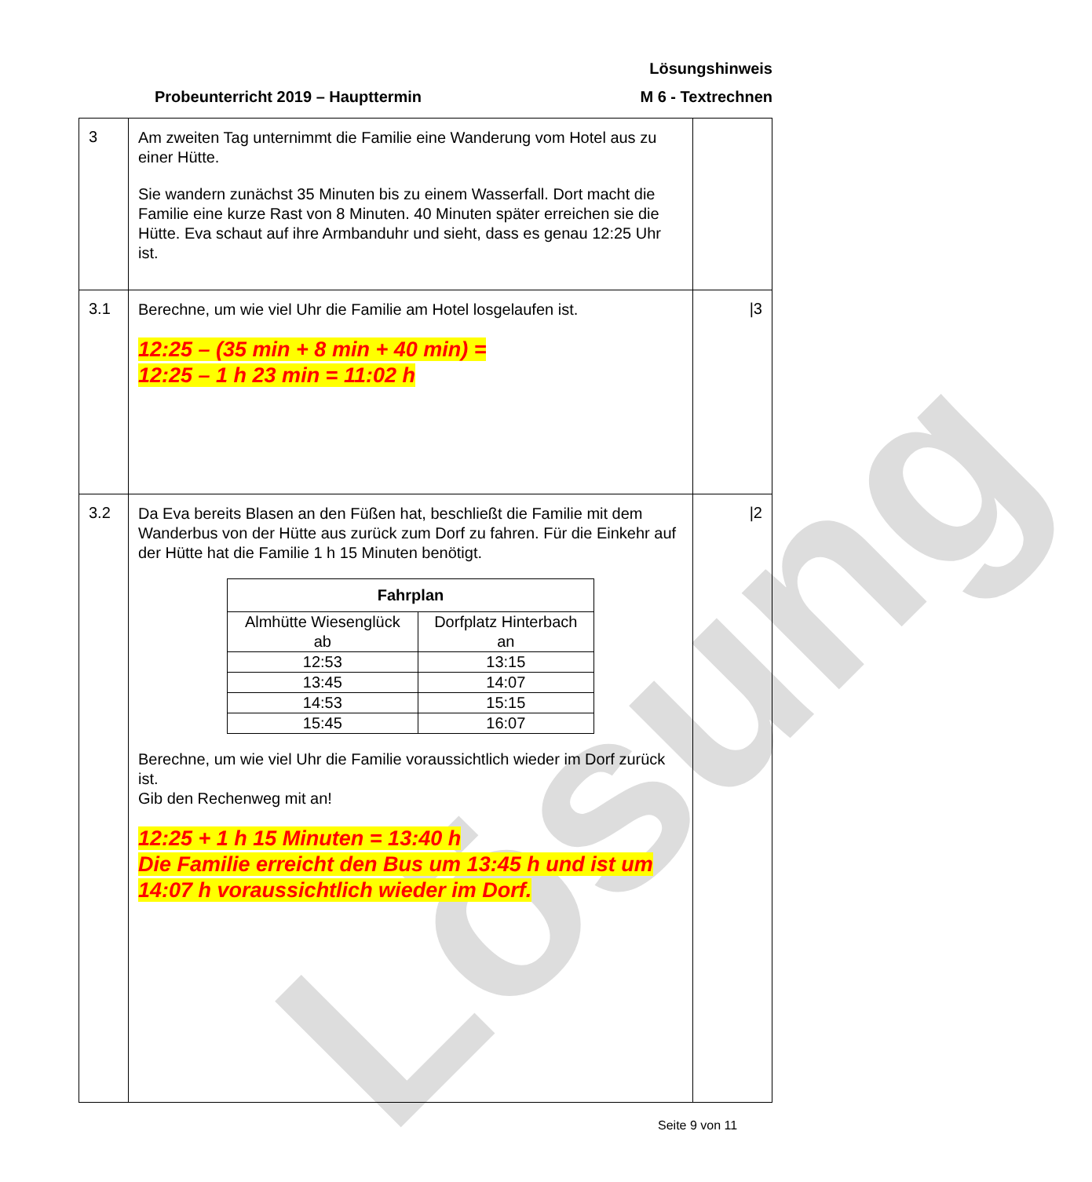Lösung
Lösungshinweis
Probeunterricht 2019 – Haupttermin M 6 - Textrechnen
| 3 | Am zweiten Tag unternimmt die Familie eine Wanderung vom Hotel aus zu einer Hütte. Sie wandern zunächst 35 Minuten bis zu einem Wasserfall. Dort macht die Familie eine kurze Rast von 8 Minuten. 40 Minuten später erreichen sie die Hütte. Eva schaut auf ihre Armbanduhr und sieht, dass es genau 12:25 Uhr ist. | |
| 3.1 | Berechne, um wie viel Uhr die Familie am Hotel losgelaufen ist. 12:25 – (35 min + 8 min + 40 min) = 12:25 – 1 h 23 min = 11:02 h | /3 |
| 3.2 | Da Eva bereits Blasen an den Füßen hat, beschließt die Familie mit dem Wanderbus von der Hütte aus zurück zum Dorf zu fahren. Für die Einkehr auf der Hütte hat die Familie 1 h 15 Minuten benötigt. / Fahrplan / / / --- / --- / / Almhütte Wiesenglück ab / Dorfplatz Hinterbach an / / 12:53 / 13:15 / / 13:45 / 14:07 / / 14:53 / 15:15 / / 15:45 / 16:07 / Berechne, um wie viel Uhr die Familie voraussichtlich wieder im Dorf zurück ist. Gib den Rechenweg mit an! 12:25 + 1 h 15 Minuten = 13:40 h Die Familie erreicht den Bus um 13:45 h und ist um 14:07 h voraussichtlich wieder im Dorf. | /2 |
Seite 9 von 11